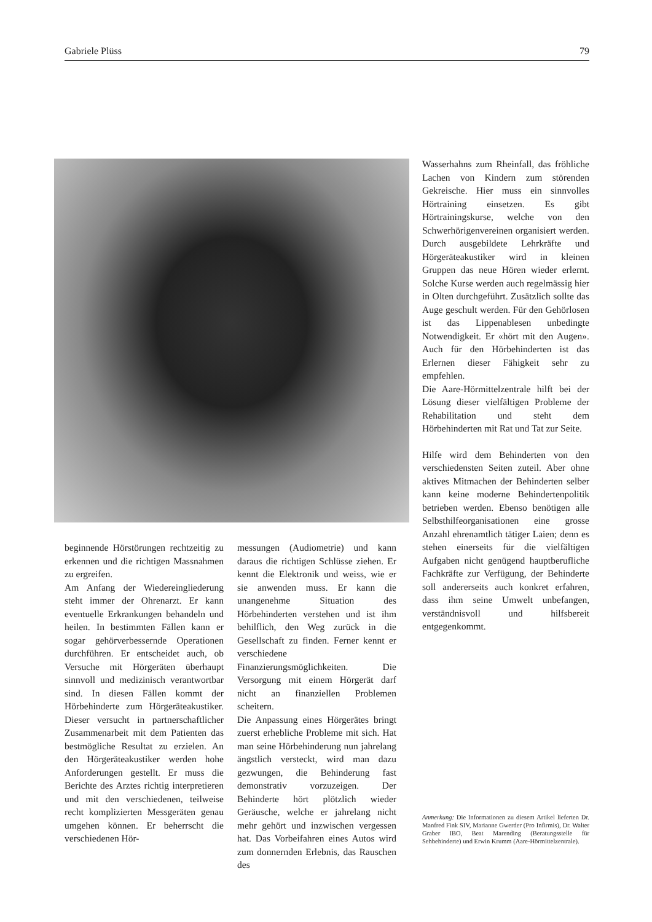Gabriele Plüss 79
beginnende Hörstörungen rechtzeitig zu erkennen und die richtigen Massnahmen zu ergreifen.
Am Anfang der Wiedereingliederung steht immer der Ohrenarzt. Er kann eventuelle Erkrankungen behandeln und heilen. In bestimmten Fällen kann er sogar gehörverbessernde Operationen durchführen. Er entscheidet auch, ob Versuche mit Hörgeräten überhaupt sinnvoll und medizinisch verantwortbar sind. In diesen Fällen kommt der Hörbehinderte zum Hörgeräteakustiker. Dieser versucht in partnerschaftlicher Zusammenarbeit mit dem Patienten das bestmögliche Resultat zu erzielen. An den Hörgeräteakustiker werden hohe Anforderungen gestellt. Er muss die Berichte des Arztes richtig interpretieren und mit den verschiedenen, teilweise recht komplizierten Messgeräten genau umgehen können. Er beherrscht die verschiedenen Hör-
messungen (Audiometrie) und kann daraus die richtigen Schlüsse ziehen. Er kennt die Elektronik und weiss, wie er sie anwenden muss. Er kann die unangenehme Situation des Hörbehinderten verstehen und ist ihm behilflich, den Weg zurück in die Gesellschaft zu finden. Ferner kennt er verschiedene Finanzierungsmöglichkeiten. Die Versorgung mit einem Hörgerät darf nicht an finanziellen Problemen scheitern.
Die Anpassung eines Hörgerätes bringt zuerst erhebliche Probleme mit sich. Hat man seine Hörbehinderung nun jahrelang ängstlich versteckt, wird man dazu gezwungen, die Behinderung fast demonstrativ vorzuzeigen. Der Behinderte hört plötzlich wieder Geräusche, welche er jahrelang nicht mehr gehört und inzwischen vergessen hat. Das Vorbeifahren eines Autos wird zum donnernden Erlebnis, das Rauschen des
Wasserhahns zum Rheinfall, das fröhliche Lachen von Kindern zum störenden Gekreische. Hier muss ein sinnvolles Hörtraining einsetzen. Es gibt Hörtrainingskurse, welche von den Schwerhörigenvereinen organisiert werden. Durch ausgebildete Lehrkräfte und Hörgeräteakustiker wird in kleinen Gruppen das neue Hören wieder erlernt. Solche Kurse werden auch regelmässig hier in Olten durchgeführt. Zusätzlich sollte das Auge geschult werden. Für den Gehörlosen ist das Lippenablesen unbedingte Notwendigkeit. Er «hört mit den Augen». Auch für den Hörbehinderten ist das Erlernen dieser Fähigkeit sehr zu empfehlen.
Die Aare-Hörmittelzentrale hilft bei der Lösung dieser vielfältigen Probleme der Rehabilitation und steht dem Hörbehinderten mit Rat und Tat zur Seite.
Hilfe wird dem Behinderten von den verschiedensten Seiten zuteil. Aber ohne aktives Mitmachen der Behinderten selber kann keine moderne Behindertenpolitik betrieben werden. Ebenso benötigen alle Selbsthilfeorganisationen eine grosse Anzahl ehrenamtlich tätiger Laien; denn es stehen einerseits für die vielfältigen Aufgaben nicht genügend hauptberufliche Fachkräfte zur Verfügung, der Behinderte soll andererseits auch konkret erfahren, dass ihm seine Umwelt unbefangen, verständnisvoll und hilfsbereit entgegenkommt.
Anmerkung: Die Informationen zu diesem Artikel lieferten Dr. Manfred Fink SIV, Marianne Gwerder (Pro Infirmis), Dr. Walter Graber IBO, Beat Marending (Beratungsstelle für Sehbehinderte) und Erwin Krumm (Aare-Hörmittelzentrale).